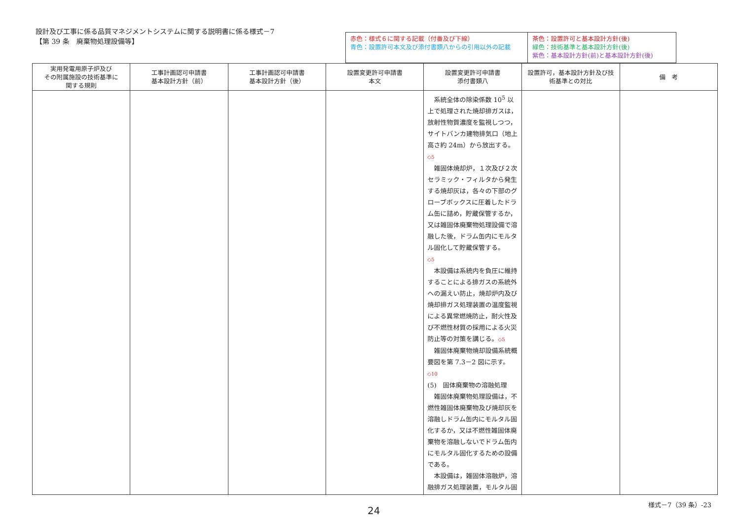設計及び工事に係る品質マネジメントシステムに関する説明書に係る様式－7
【第 39 条　廃棄物処理設備等】
赤色：様式６に関する記載（付番及び下線）
青色：設置許可本文及び添付書類八からの引用以外の記載
茶色：設置許可と基本設計方針(後)
緑色：技術基準と基本設計方針(後)
紫色：基本設計方針(前)と基本設計方針(後)
| 実用発電用原子炉及び その附属施設の技術基準に 関する規則 | 工事計画認可申請書 基本設計方針（前） | 工事計画認可申請書 基本設計方針（後） | 設置変更許可申請書 本文 | 設置変更許可申請書 添付書類八 | 設置許可，基本設計方針及び技 術基準との対比 | 備 考 |
| --- | --- | --- | --- | --- | --- | --- |
| | | | | 系統全体の除染係数 10<sup>5</sup> 以上で処理された焼却排ガスは，放射性物質濃度を監視しつつ，サイトバンカ建物排気口（地上高さ約 24m）から放出する。 ◇5 雑固体焼却炉，１次及び２次セラミック・フィルタから発生する焼却灰は，各々の下部のグローブボックスに圧着したドラム缶に詰め，貯蔵保管するか，又は雑固体廃棄物処理設備で溶融した後，ドラム缶内にモルタル固化して貯蔵保管する。 ◇5 本設備は系統内を負圧に維持することによる排ガスの系統外への漏えい防止，焼却炉内及び焼却排ガス処理装置の温度監視による異常燃焼防止，耐火性及び不燃性材質の採用による火災防止等の対策を講じる。 ◇5 雑固体廃棄物焼却設備系統概要図を第 7.3－2 図に示す。 ◇10 (5) 固体廃棄物の溶融処理 雑固体廃棄物処理設備は，不燃性雑固体廃棄物及び焼却灰を溶融しドラム缶内にモルタル固化するか，又は不燃性雑固体廃棄物を溶融しないでドラム缶内にモルタル固化するための設備である。 本設備は，雑固体溶融炉，溶融排ガス処理装置，モルタル固 | | |
様式－7（39 条）-23
24